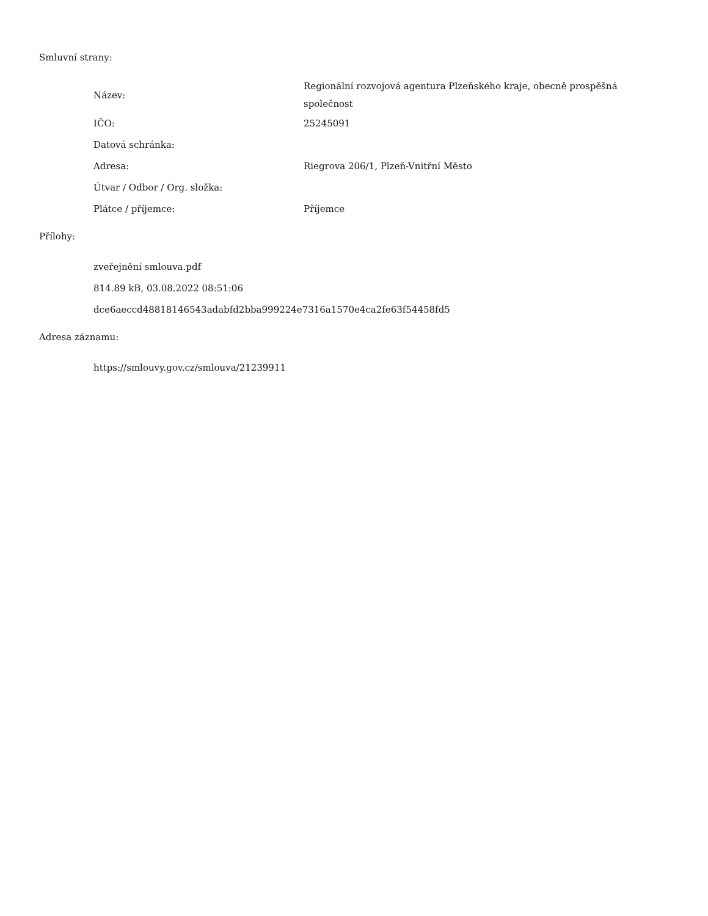Smluvní strany:
| Název: | Regionální rozvojová agentura Plzeňského kraje, obecně prospěšná společnost |
| IČO: | 25245091 |
| Datová schránka: | |
| Adresa: | Riegrova 206/1, Plzeň-Vnitřní Město |
| Útvar / Odbor / Org. složka: | |
| Plátce / příjemce: | Příjemce |
Přílohy:
zveřejnění smlouva.pdf
814.89 kB, 03.08.2022 08:51:06
dce6aeccd48818146543adabfd2bba999224e7316a1570e4ca2fe63f54458fd5
Adresa záznamu:
https://smlouvy.gov.cz/smlouva/21239911